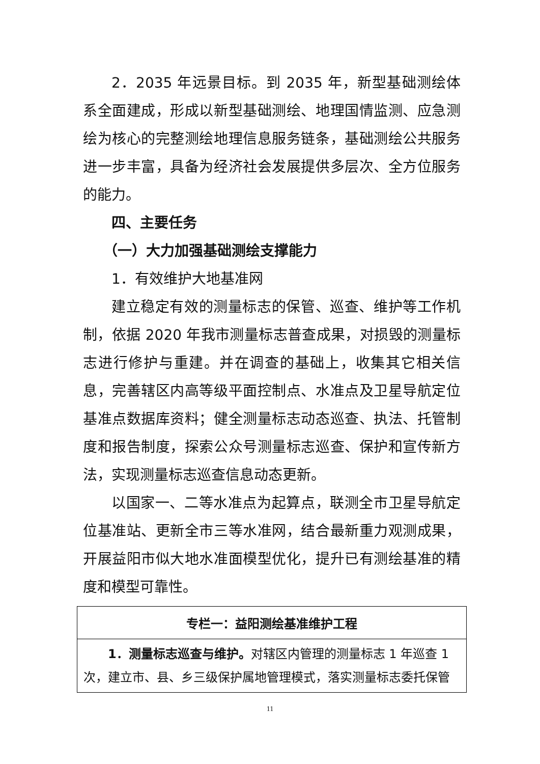2．2035 年远景目标。到 2035 年，新型基础测绘体系全面建成，形成以新型基础测绘、地理国情监测、应急测绘为核心的完整测绘地理信息服务链条，基础测绘公共服务进一步丰富，具备为经济社会发展提供多层次、全方位服务的能力。
四、主要任务
（一）大力加强基础测绘支撑能力
1．有效维护大地基准网
建立稳定有效的测量标志的保管、巡查、维护等工作机制，依据 2020 年我市测量标志普查成果，对损毁的测量标志进行修护与重建。并在调查的基础上，收集其它相关信息，完善辖区内高等级平面控制点、水准点及卫星导航定位基准点数据库资料；健全测量标志动态巡查、执法、托管制度和报告制度，探索公众号测量标志巡查、保护和宣传新方法，实现测量标志巡查信息动态更新。
以国家一、二等水准点为起算点，联测全市卫星导航定位基准站、更新全市三等水准网，结合最新重力观测成果，开展益阳市似大地水准面模型优化，提升已有测绘基准的精度和模型可靠性。
| 专栏一：益阳测绘基准维护工程 |
| --- |
| 1．测量标志巡查与维护。 对辖区内管理的测量标志 1 年巡查 1 次，建立市、县、乡三级保护属地管理模式，落实测量标志委托保管 |
11